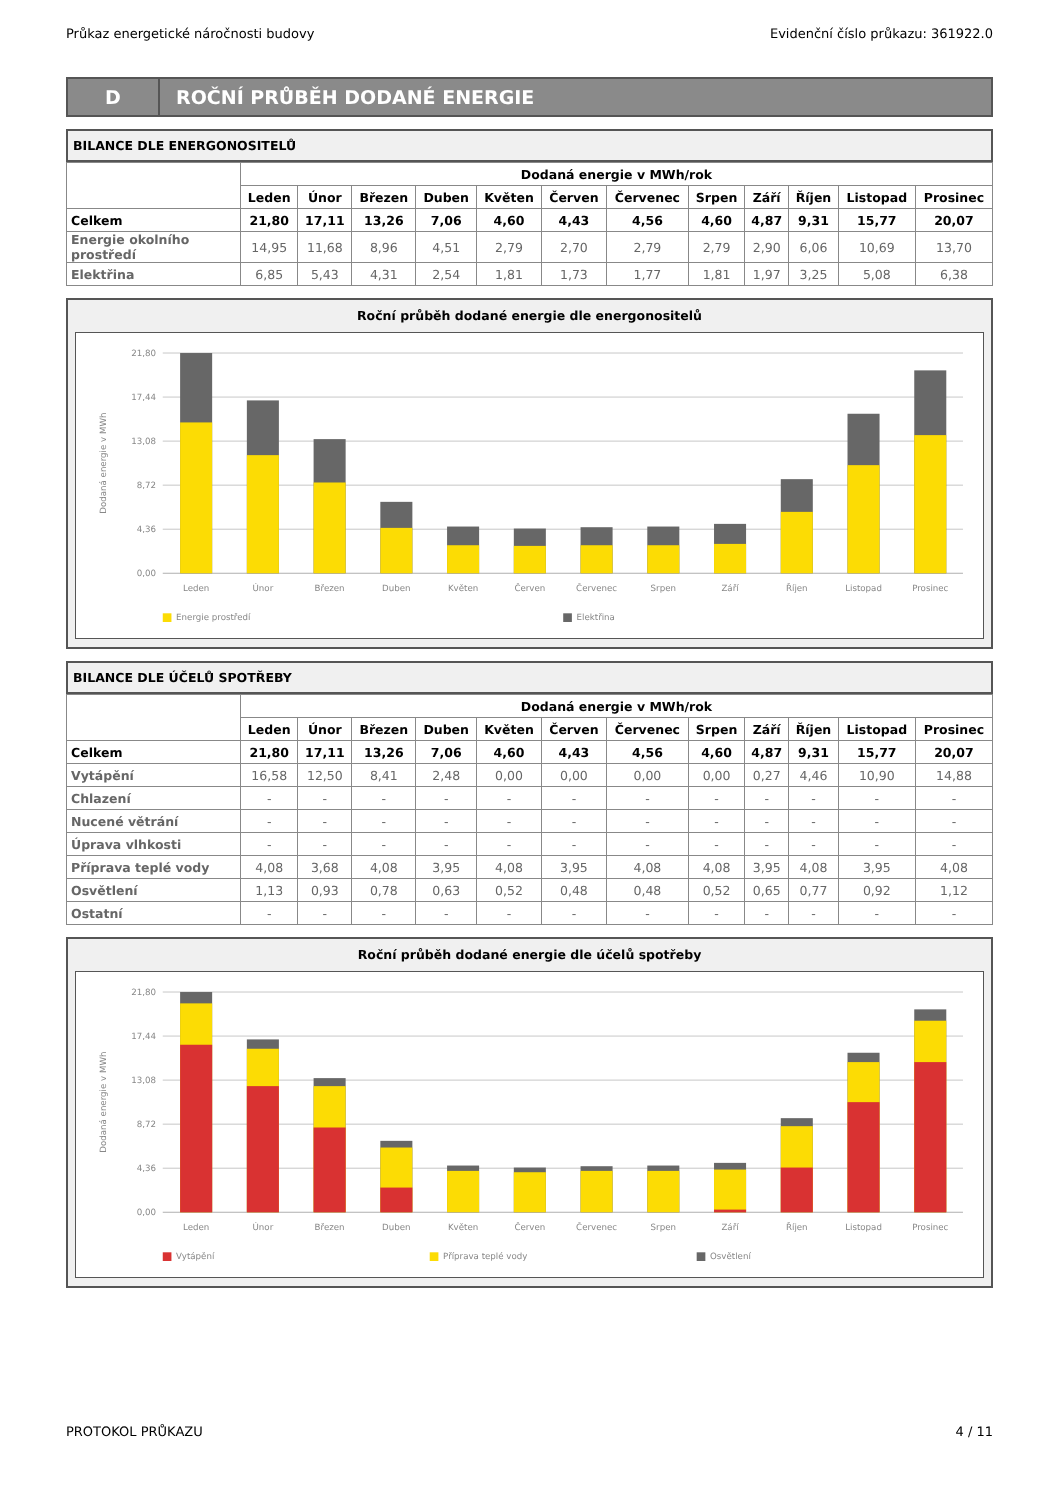Průkaz energetické náročnosti budovy Evidenční číslo průkazu: 361922.0
D
ROČNÍ PRŮBĚH DODANÉ ENERGIE
BILANCE DLE ENERGONOSITELŮ
| | Dodaná energie v MWh/rok | | | | | | | | | | | |
| --- | --- | --- | --- | --- | --- | --- | --- | --- | --- | --- | --- | --- |
| | Leden | Únor | Březen | Duben | Květen | Červen | Červenec | Srpen | Září | Říjen | Listopad | Prosinec |
| Celkem | 21,80 | 17,11 | 13,26 | 7,06 | 4,60 | 4,43 | 4,56 | 4,60 | 4,87 | 9,31 | 15,77 | 20,07 |
| Energie okolního prostředí | 14,95 | 11,68 | 8,96 | 4,51 | 2,79 | 2,70 | 2,79 | 2,79 | 2,90 | 6,06 | 10,69 | 13,70 |
| Elektřina | 6,85 | 5,43 | 4,31 | 2,54 | 1,81 | 1,73 | 1,77 | 1,81 | 1,97 | 3,25 | 5,08 | 6,38 |
Roční průběh dodané energie dle energonositelů
21,80
17,44
13,08
8,72
4,36
0,00
Dodaná energie v MWh
Leden
Únor
Březen
Duben
Květen
Červen
Červenec
Srpen
Září
Říjen
Listopad
Prosinec
Energie prostředí
Elektřina
BILANCE DLE ÚČELŮ SPOTŘEBY
| | Dodaná energie v MWh/rok | | | | | | | | | | | |
| --- | --- | --- | --- | --- | --- | --- | --- | --- | --- | --- | --- | --- |
| | Leden | Únor | Březen | Duben | Květen | Červen | Červenec | Srpen | Září | Říjen | Listopad | Prosinec |
| Celkem | 21,80 | 17,11 | 13,26 | 7,06 | 4,60 | 4,43 | 4,56 | 4,60 | 4,87 | 9,31 | 15,77 | 20,07 |
| Vytápění | 16,58 | 12,50 | 8,41 | 2,48 | 0,00 | 0,00 | 0,00 | 0,00 | 0,27 | 4,46 | 10,90 | 14,88 |
| Chlazení | - | - | - | - | - | - | - | - | - | - | - | - |
| Nucené větrání | - | - | - | - | - | - | - | - | - | - | - | - |
| Úprava vlhkosti | - | - | - | - | - | - | - | - | - | - | - | - |
| Příprava teplé vody | 4,08 | 3,68 | 4,08 | 3,95 | 4,08 | 3,95 | 4,08 | 4,08 | 3,95 | 4,08 | 3,95 | 4,08 |
| Osvětlení | 1,13 | 0,93 | 0,78 | 0,63 | 0,52 | 0,48 | 0,48 | 0,52 | 0,65 | 0,77 | 0,92 | 1,12 |
| Ostatní | - | - | - | - | - | - | - | - | - | - | - | - |
Roční průběh dodané energie dle účelů spotřeby
21,80
17,44
13,08
8,72
4,36
0,00
Dodaná energie v MWh
Leden
Únor
Březen
Duben
Květen
Červen
Červenec
Srpen
Září
Říjen
Listopad
Prosinec
Vytápění
Příprava teplé vody
Osvětlení
PROTOKOL PRŮKAZU 4 / 11